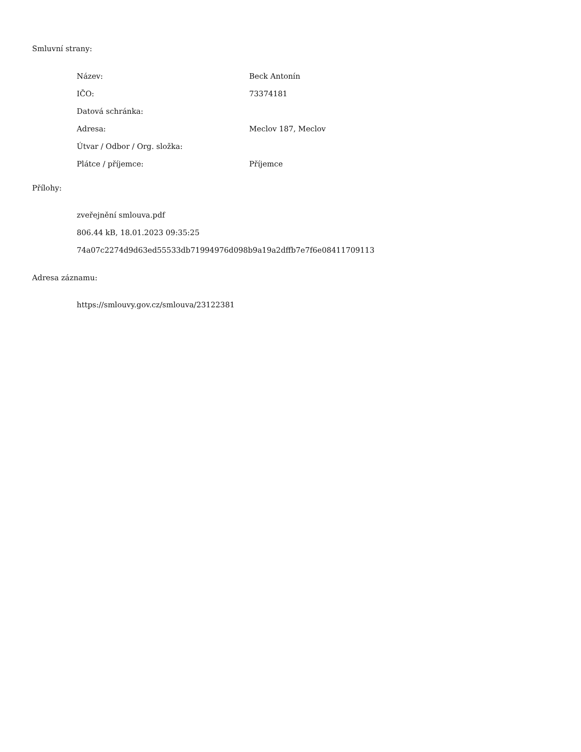Smluvní strany:
| Název: | Beck Antonín |
| IČO: | 73374181 |
| Datová schránka: | |
| Adresa: | Meclov 187, Meclov |
| Útvar / Odbor / Org. složka: | |
| Plátce / příjemce: | Příjemce |
Přílohy:
zveřejnění smlouva.pdf
806.44 kB, 18.01.2023 09:35:25
74a07c2274d9d63ed55533db71994976d098b9a19a2dffb7e7f6e08411709113
Adresa záznamu:
https://smlouvy.gov.cz/smlouva/23122381